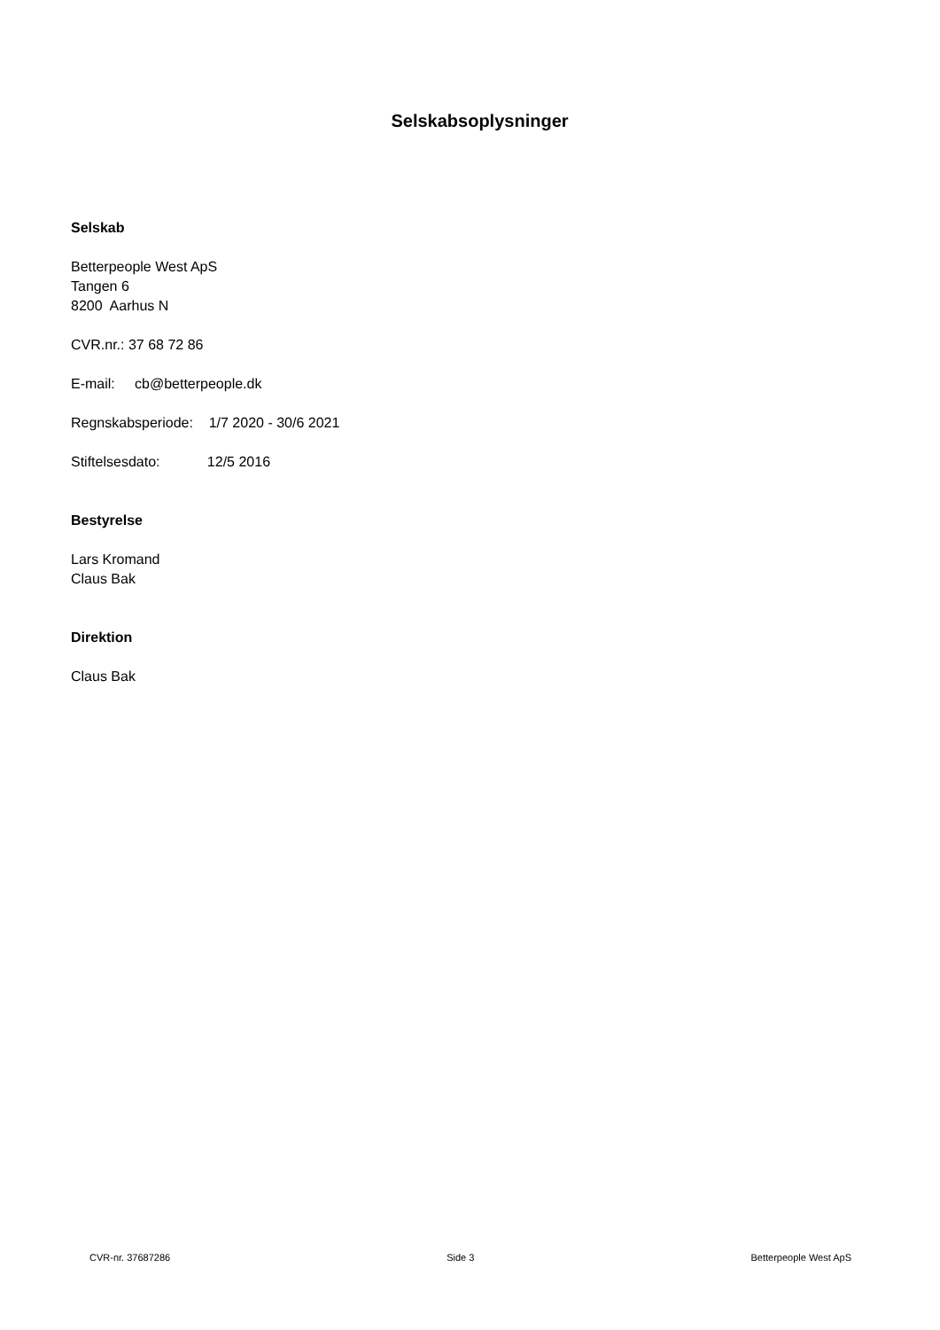Selskabsoplysninger
Selskab
Betterpeople West ApS
Tangen 6
8200 Aarhus N
CVR.nr.: 37 68 72 86
E-mail: cb@betterpeople.dk
Regnskabsperiode: 1/7 2020 - 30/6 2021
Stiftelsesdato: 12/5 2016
Bestyrelse
Lars Kromand
Claus Bak
Direktion
Claus Bak
CVR-nr. 37687286 Side 3 Betterpeople West ApS